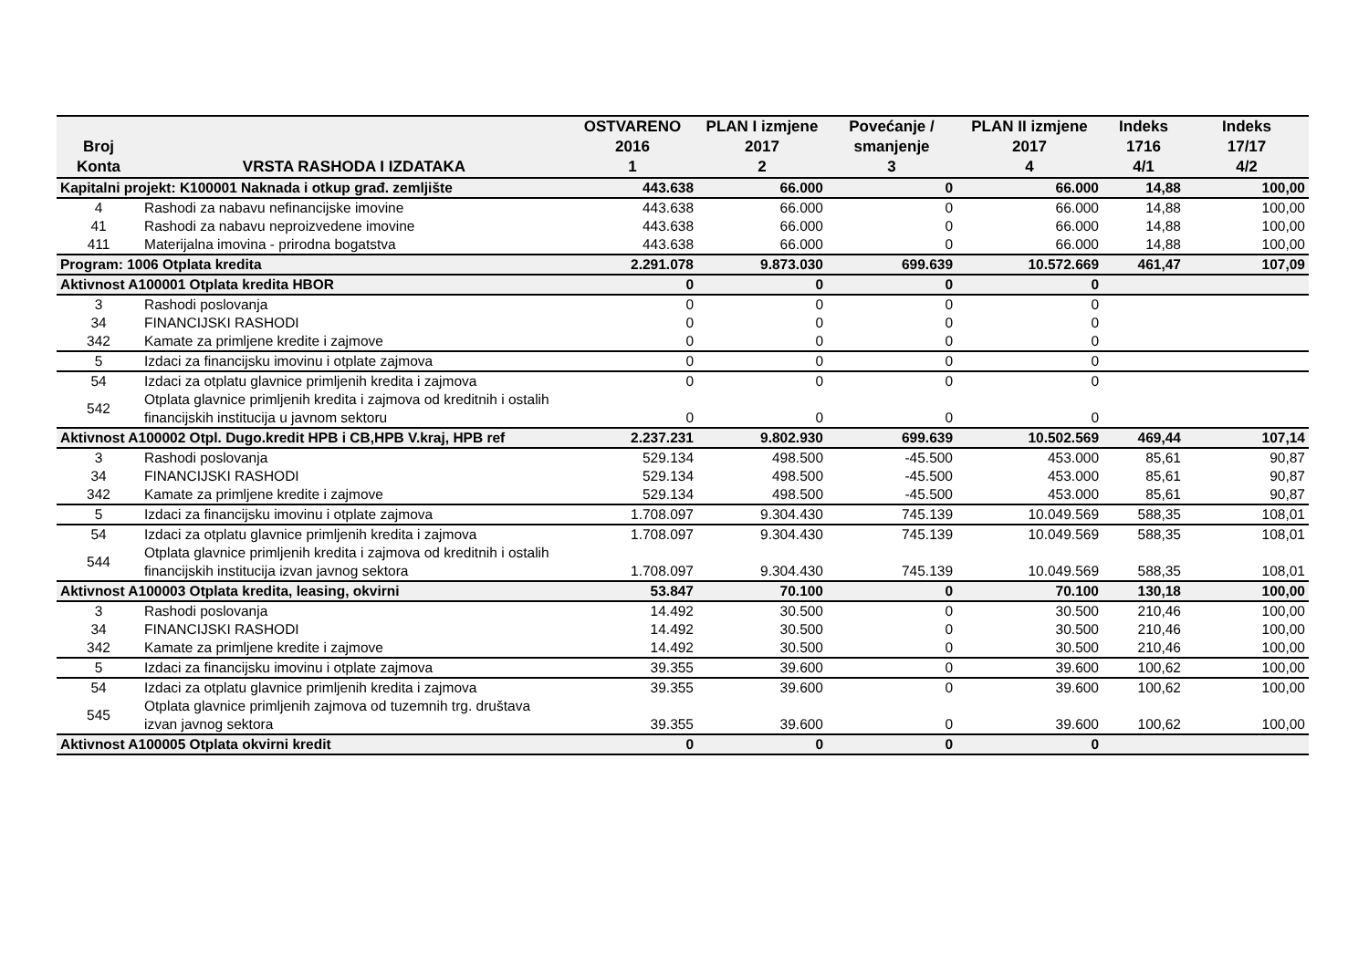| Broj Konta | VRSTA RASHODA I IZDATAKA | OSTVARENO 2016 1 | PLAN I izmjene 2017 2 | Povećanje / smanjenje 3 | PLAN II izmjene 2017 4 | Indeks 1716 4/1 | Indeks 17/17 4/2 |
| --- | --- | --- | --- | --- | --- | --- | --- |
| Kapitalni projekt: K100001 Naknada i otkup građ. zemljište | | 443.638 | 66.000 | 0 | 66.000 | 14,88 | 100,00 |
| 4 | Rashodi za nabavu nefinancijske imovine | 443.638 | 66.000 | 0 | 66.000 | 14,88 | 100,00 |
| 41 | Rashodi za nabavu neproizvedene imovine | 443.638 | 66.000 | 0 | 66.000 | 14,88 | 100,00 |
| 411 | Materijalna imovina - prirodna bogatstva | 443.638 | 66.000 | 0 | 66.000 | 14,88 | 100,00 |
| Program: 1006 Otplata kredita | | 2.291.078 | 9.873.030 | 699.639 | 10.572.669 | 461,47 | 107,09 |
| Aktivnost A100001 Otplata kredita HBOR | | 0 | 0 | 0 | 0 | | |
| 3 | Rashodi poslovanja | 0 | 0 | 0 | 0 | | |
| 34 | FINANCIJSKI RASHODI | 0 | 0 | 0 | 0 | | |
| 342 | Kamate za primljene kredite i zajmove | 0 | 0 | 0 | 0 | | |
| 5 | Izdaci za financijsku imovinu i otplate zajmova | 0 | 0 | 0 | 0 | | |
| 54 | Izdaci za otplatu glavnice primljenih kredita i zajmova | 0 | 0 | 0 | 0 | | |
| 542 | Otplata glavnice primljenih kredita i zajmova od kreditnih i ostalih financijskih institucija u javnom sektoru | 0 | 0 | 0 | 0 | | |
| Aktivnost A100002 Otpl. Dugo.kredit HPB i CB,HPB V.kraj, HPB ref | | 2.237.231 | 9.802.930 | 699.639 | 10.502.569 | 469,44 | 107,14 |
| 3 | Rashodi poslovanja | 529.134 | 498.500 | -45.500 | 453.000 | 85,61 | 90,87 |
| 34 | FINANCIJSKI RASHODI | 529.134 | 498.500 | -45.500 | 453.000 | 85,61 | 90,87 |
| 342 | Kamate za primljene kredite i zajmove | 529.134 | 498.500 | -45.500 | 453.000 | 85,61 | 90,87 |
| 5 | Izdaci za financijsku imovinu i otplate zajmova | 1.708.097 | 9.304.430 | 745.139 | 10.049.569 | 588,35 | 108,01 |
| 54 | Izdaci za otplatu glavnice primljenih kredita i zajmova | 1.708.097 | 9.304.430 | 745.139 | 10.049.569 | 588,35 | 108,01 |
| 544 | Otplata glavnice primljenih kredita i zajmova od kreditnih i ostalih financijskih institucija izvan javnog sektora | 1.708.097 | 9.304.430 | 745.139 | 10.049.569 | 588,35 | 108,01 |
| Aktivnost A100003 Otplata kredita, leasing, okvirni | | 53.847 | 70.100 | 0 | 70.100 | 130,18 | 100,00 |
| 3 | Rashodi poslovanja | 14.492 | 30.500 | 0 | 30.500 | 210,46 | 100,00 |
| 34 | FINANCIJSKI RASHODI | 14.492 | 30.500 | 0 | 30.500 | 210,46 | 100,00 |
| 342 | Kamate za primljene kredite i zajmove | 14.492 | 30.500 | 0 | 30.500 | 210,46 | 100,00 |
| 5 | Izdaci za financijsku imovinu i otplate zajmova | 39.355 | 39.600 | 0 | 39.600 | 100,62 | 100,00 |
| 54 | Izdaci za otplatu glavnice primljenih kredita i zajmova | 39.355 | 39.600 | 0 | 39.600 | 100,62 | 100,00 |
| 545 | Otplata glavnice primljenih zajmova od tuzemnih trg. društava izvan javnog sektora | 39.355 | 39.600 | 0 | 39.600 | 100,62 | 100,00 |
| Aktivnost A100005 Otplata okvirni kredit | | 0 | 0 | 0 | 0 | | |